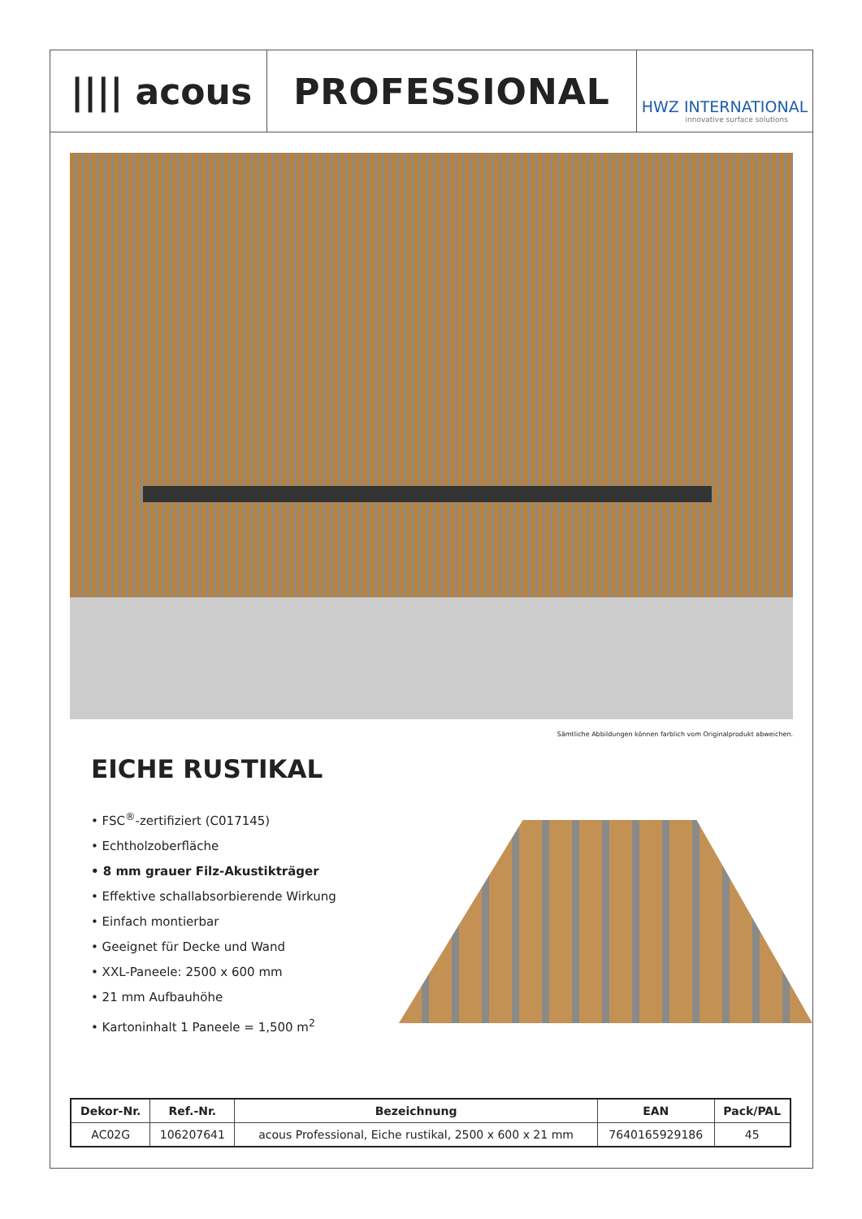|||| acous
PROFESSIONAL
HWZ INTERNATIONAL
innovative surface solutions
Sämtliche Abbildungen können farblich vom Originalprodukt abweichen.
EICHE RUSTIKAL
• FSC<sup>®</sup>-zertifiziert (C017145)
• Echtholzoberfläche
• 8 mm grauer Filz-Akustikträger
• Effektive schallabsorbierende Wirkung
• Einfach montierbar
• Geeignet für Decke und Wand
• XXL-Paneele: 2500 x 600 mm
• 21 mm Aufbauhöhe
• Kartoninhalt 1 Paneele = 1,500 m<sup>2</sup>
| Dekor-Nr. | Ref.-Nr. | Bezeichnung | EAN | Pack/PAL |
| --- | --- | --- | --- | --- |
| AC02G | 106207641 | acous Professional, Eiche rustikal, 2500 x 600 x 21 mm | 7640165929186 | 45 |